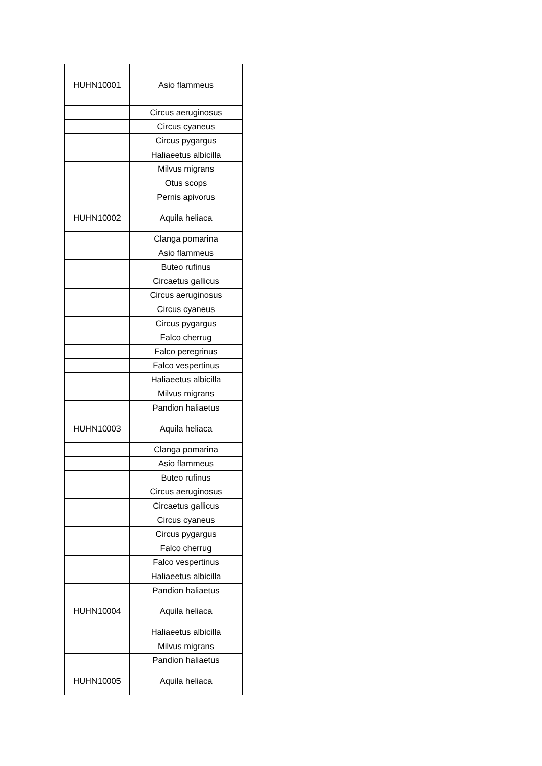| HUHN10001 | Asio flammeus |
| | Circus aeruginosus |
| | Circus cyaneus |
| | Circus pygargus |
| | Haliaeetus albicilla |
| | Milvus migrans |
| | Otus scops |
| | Pernis apivorus |
| HUHN10002 | Aquila heliaca |
| | Clanga pomarina |
| | Asio flammeus |
| | Buteo rufinus |
| | Circaetus gallicus |
| | Circus aeruginosus |
| | Circus cyaneus |
| | Circus pygargus |
| | Falco cherrug |
| | Falco peregrinus |
| | Falco vespertinus |
| | Haliaeetus albicilla |
| | Milvus migrans |
| | Pandion haliaetus |
| HUHN10003 | Aquila heliaca |
| | Clanga pomarina |
| | Asio flammeus |
| | Buteo rufinus |
| | Circus aeruginosus |
| | Circaetus gallicus |
| | Circus cyaneus |
| | Circus pygargus |
| | Falco cherrug |
| | Falco vespertinus |
| | Haliaeetus albicilla |
| | Pandion haliaetus |
| HUHN10004 | Aquila heliaca |
| | Haliaeetus albicilla |
| | Milvus migrans |
| | Pandion haliaetus |
| HUHN10005 | Aquila heliaca |